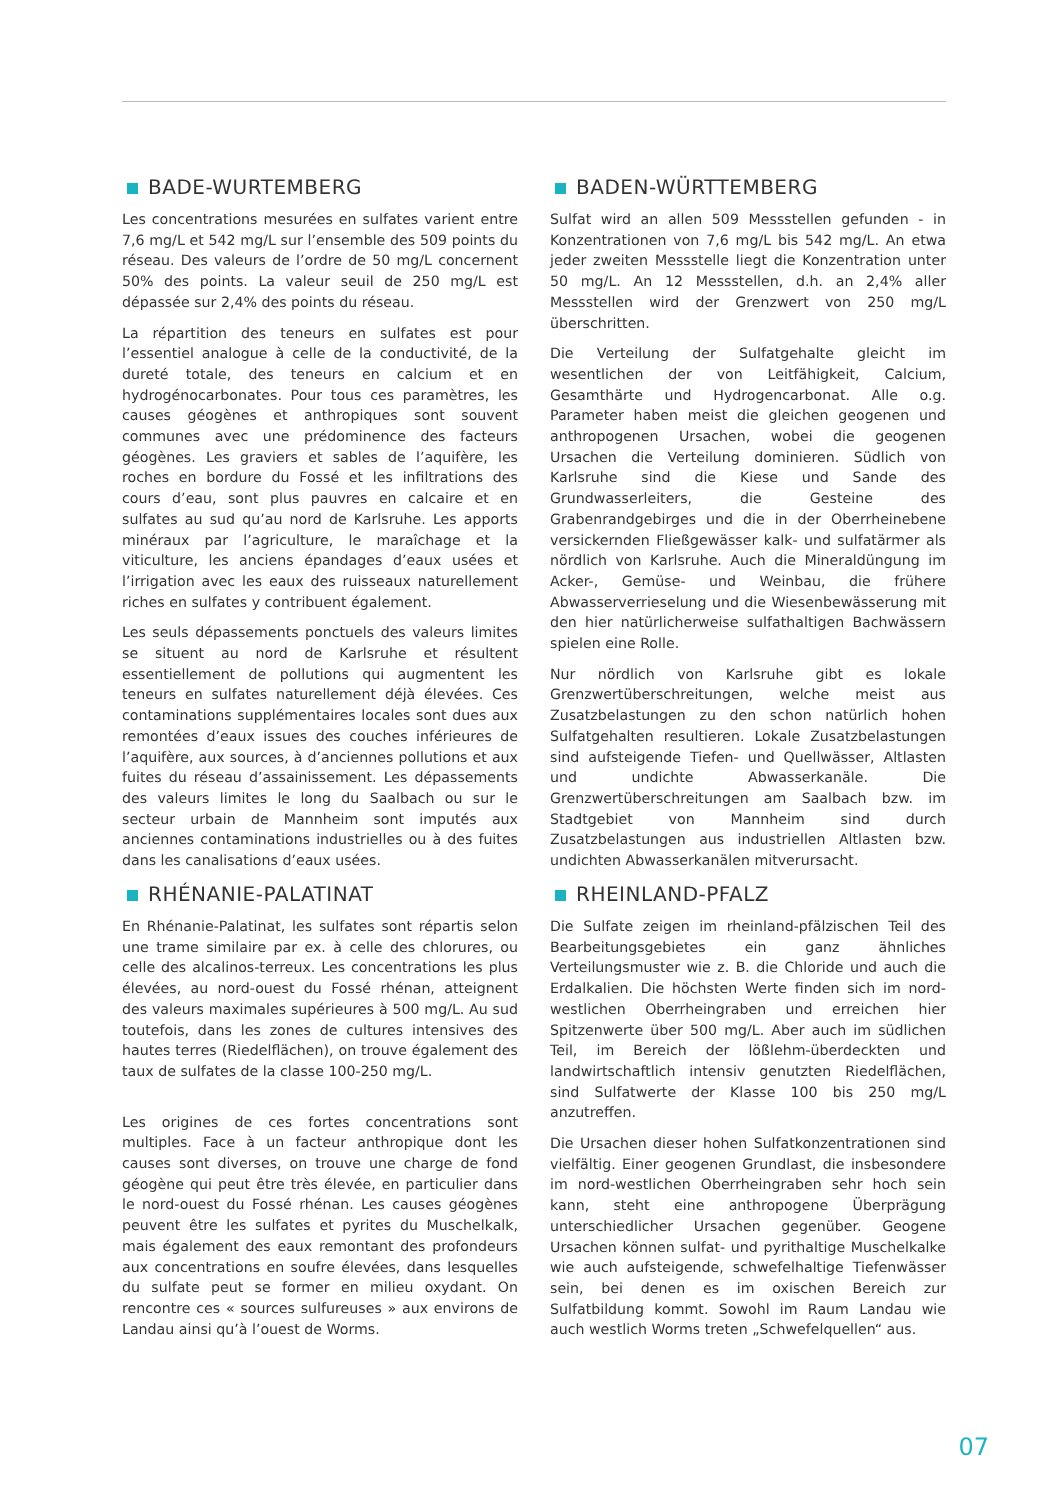BADE-WURTEMBERG
Les concentrations mesurées en sulfates varient entre 7,6 mg/L et 542 mg/L sur l’ensemble des 509 points du réseau. Des valeurs de l’ordre de 50 mg/L concernent 50% des points. La valeur seuil de 250 mg/L est dépassée sur 2,4% des points du réseau.
La répartition des teneurs en sulfates est pour l’essentiel analogue à celle de la conductivité, de la dureté totale, des teneurs en calcium et en hydrogénocarbonates. Pour tous ces paramètres, les causes géogènes et anthropiques sont souvent communes avec une prédominence des facteurs géogènes. Les graviers et sables de l’aquifère, les roches en bordure du Fossé et les infiltrations des cours d’eau, sont plus pauvres en calcaire et en sulfates au sud qu’au nord de Karlsruhe. Les apports minéraux par l’agriculture, le maraîchage et la viticulture, les anciens épandages d’eaux usées et l’irrigation avec les eaux des ruisseaux naturellement riches en sulfates y contribuent également.
Les seuls dépassements ponctuels des valeurs limites se situent au nord de Karlsruhe et résultent essentiellement de pollutions qui augmentent les teneurs en sulfates naturellement déjà élevées. Ces contaminations supplémentaires locales sont dues aux remontées d’eaux issues des couches inférieures de l’aquifère, aux sources, à d’anciennes pollutions et aux fuites du réseau d’assainissement. Les dépassements des valeurs limites le long du Saalbach ou sur le secteur urbain de Mannheim sont imputés aux anciennes contaminations industrielles ou à des fuites dans les canalisations d’eaux usées.
BADEN-WÜRTTEMBERG
Sulfat wird an allen 509 Messstellen gefunden - in Konzentrationen von 7,6 mg/L bis 542 mg/L. An etwa jeder zweiten Messstelle liegt die Konzentration unter 50 mg/L. An 12 Messstellen, d.h. an 2,4% aller Messstellen wird der Grenzwert von 250 mg/L überschritten.
Die Verteilung der Sulfatgehalte gleicht im wesentlichen der von Leitfähigkeit, Calcium, Gesamthärte und Hydrogencarbonat. Alle o.g. Parameter haben meist die gleichen geogenen und anthropogenen Ursachen, wobei die geogenen Ursachen die Verteilung dominieren. Südlich von Karlsruhe sind die Kiese und Sande des Grundwasserleiters, die Gesteine des Grabenrandgebirges und die in der Oberrheinebene versickernden Fließgewässer kalk- und sulfatärmer als nördlich von Karlsruhe. Auch die Mineraldüngung im Acker-, Gemüse- und Weinbau, die frühere Abwasserverrieselung und die Wiesenbewässerung mit den hier natürlicherweise sulfathaltigen Bachwässern spielen eine Rolle.
Nur nördlich von Karlsruhe gibt es lokale Grenzwertüberschreitungen, welche meist aus Zusatzbelastungen zu den schon natürlich hohen Sulfatgehalten resultieren. Lokale Zusatzbelastungen sind aufsteigende Tiefen- und Quellwässer, Altlasten und undichte Abwasserkanäle. Die Grenzwertüberschreitungen am Saalbach bzw. im Stadtgebiet von Mannheim sind durch Zusatzbelastungen aus industriellen Altlasten bzw. undichten Abwasserkanälen mitverursacht.
RHÉNANIE-PALATINAT
En Rhénanie-Palatinat, les sulfates sont répartis selon une trame similaire par ex. à celle des chlorures, ou celle des alcalinos-terreux. Les concentrations les plus élevées, au nord-ouest du Fossé rhénan, atteignent des valeurs maximales supérieures à 500 mg/L. Au sud toutefois, dans les zones de cultures intensives des hautes terres (Riedelflächen), on trouve également des taux de sulfates de la classe 100-250 mg/L.
Les origines de ces fortes concentrations sont multiples. Face à un facteur anthropique dont les causes sont diverses, on trouve une charge de fond géogène qui peut être très élevée, en particulier dans le nord-ouest du Fossé rhénan. Les causes géogènes peuvent être les sulfates et pyrites du Muschelkalk, mais également des eaux remontant des profondeurs aux concentrations en soufre élevées, dans lesquelles du sulfate peut se former en milieu oxydant. On rencontre ces « sources sulfureuses » aux environs de Landau ainsi qu’à l’ouest de Worms.
RHEINLAND-PFALZ
Die Sulfate zeigen im rheinland-pfälzischen Teil des Bearbeitungsgebietes ein ganz ähnliches Verteilungsmuster wie z. B. die Chloride und auch die Erdalkalien. Die höchsten Werte finden sich im nord-westlichen Oberrheingraben und erreichen hier Spitzenwerte über 500 mg/L. Aber auch im südlichen Teil, im Bereich der lößlehm-überdeckten und landwirtschaftlich intensiv genutzten Riedelflächen, sind Sulfatwerte der Klasse 100 bis 250 mg/L anzutreffen.
Die Ursachen dieser hohen Sulfatkonzentrationen sind vielfältig. Einer geogenen Grundlast, die insbesondere im nord-westlichen Oberrheingraben sehr hoch sein kann, steht eine anthropogene Überprägung unterschiedlicher Ursachen gegenüber. Geogene Ursachen können sulfat- und pyrithaltige Muschelkalke wie auch aufsteigende, schwefelhaltige Tiefenwässer sein, bei denen es im oxischen Bereich zur Sulfatbildung kommt. Sowohl im Raum Landau wie auch westlich Worms treten „Schwefelquellen“ aus.
07